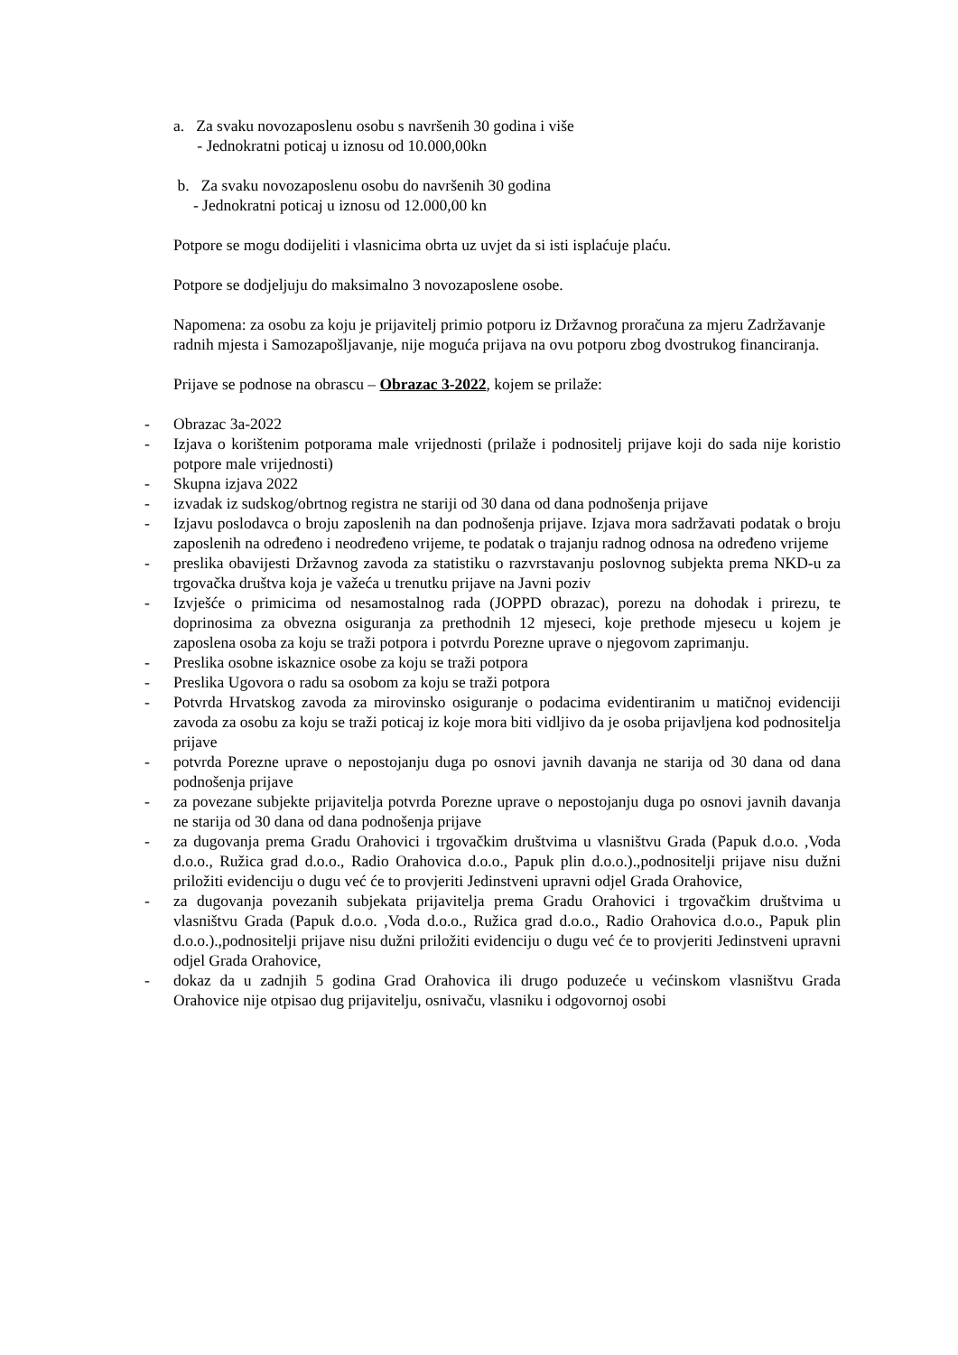a. Za svaku novozaposlenu osobu s navršenih 30 godina i više
- Jednokratni poticaj u iznosu od 10.000,00kn
b. Za svaku novozaposlenu osobu do navršenih 30 godina
- Jednokratni poticaj u iznosu od 12.000,00 kn
Potpore se mogu dodijeliti i vlasnicima obrta uz uvjet da si isti isplaćuje plaću.
Potpore se dodjeljuju do maksimalno 3 novozaposlene osobe.
Napomena: za osobu za koju je prijavitelj primio potporu iz Državnog proračuna za mjeru Zadržavanje radnih mjesta i Samozapošljavanje, nije moguća prijava na ovu potporu zbog dvostrukog financiranja.
Prijave se podnose na obrascu – Obrazac 3-2022, kojem se prilaže:
- Obrazac 3a-2022
- Izjava o korištenim potporama male vrijednosti (prilaže i podnositelj prijave koji do sada nije koristio potpore male vrijednosti)
- Skupna izjava 2022
- izvadak iz sudskog/obrtnog registra ne stariji od 30 dana od dana podnošenja prijave
- Izjavu poslodavca o broju zaposlenih na dan podnošenja prijave. Izjava mora sadržavati podatak o broju zaposlenih na određeno i neodređeno vrijeme, te podatak o trajanju radnog odnosa na određeno vrijeme
- preslika obavijesti Državnog zavoda za statistiku o razvrstavanju poslovnog subjekta prema NKD-u za trgovačka društva koja je važeća u trenutku prijave na Javni poziv
- Izvješće o primicima od nesamostalnog rada (JOPPD obrazac), porezu na dohodak i prirezu, te doprinosima za obvezna osiguranja za prethodnih 12 mjeseci, koje prethode mjesecu u kojem je zaposlena osoba za koju se traži potpora i potvrdu Porezne uprave o njegovom zaprimanju.
- Preslika osobne iskaznice osobe za koju se traži potpora
- Preslika Ugovora o radu sa osobom za koju se traži potpora
- Potvrda Hrvatskog zavoda za mirovinsko osiguranje o podacima evidentiranim u matičnoj evidenciji zavoda za osobu za koju se traži poticaj iz koje mora biti vidljivo da je osoba prijavljena kod podnositelja prijave
- potvrda Porezne uprave o nepostojanju duga po osnovi javnih davanja ne starija od 30 dana od dana podnošenja prijave
- za povezane subjekte prijavitelja potvrda Porezne uprave o nepostojanju duga po osnovi javnih davanja ne starija od 30 dana od dana podnošenja prijave
- za dugovanja prema Gradu Orahovici i trgovačkim društvima u vlasništvu Grada (Papuk d.o.o. ,Voda d.o.o., Ružica grad d.o.o., Radio Orahovica d.o.o., Papuk plin d.o.o.).,podnositelji prijave nisu dužni priložiti evidenciju o dugu već će to provjeriti Jedinstveni upravni odjel Grada Orahovice,
- za dugovanja povezanih subjekata prijavitelja prema Gradu Orahovici i trgovačkim društvima u vlasništvu Grada (Papuk d.o.o. ,Voda d.o.o., Ružica grad d.o.o., Radio Orahovica d.o.o., Papuk plin d.o.o.).,podnositelji prijave nisu dužni priložiti evidenciju o dugu već će to provjeriti Jedinstveni upravni odjel Grada Orahovice,
- dokaz da u zadnjih 5 godina Grad Orahovica ili drugo poduzeće u većinskom vlasništvu Grada Orahovice nije otpisao dug prijavitelju, osnivaču, vlasniku i odgovornoj osobi